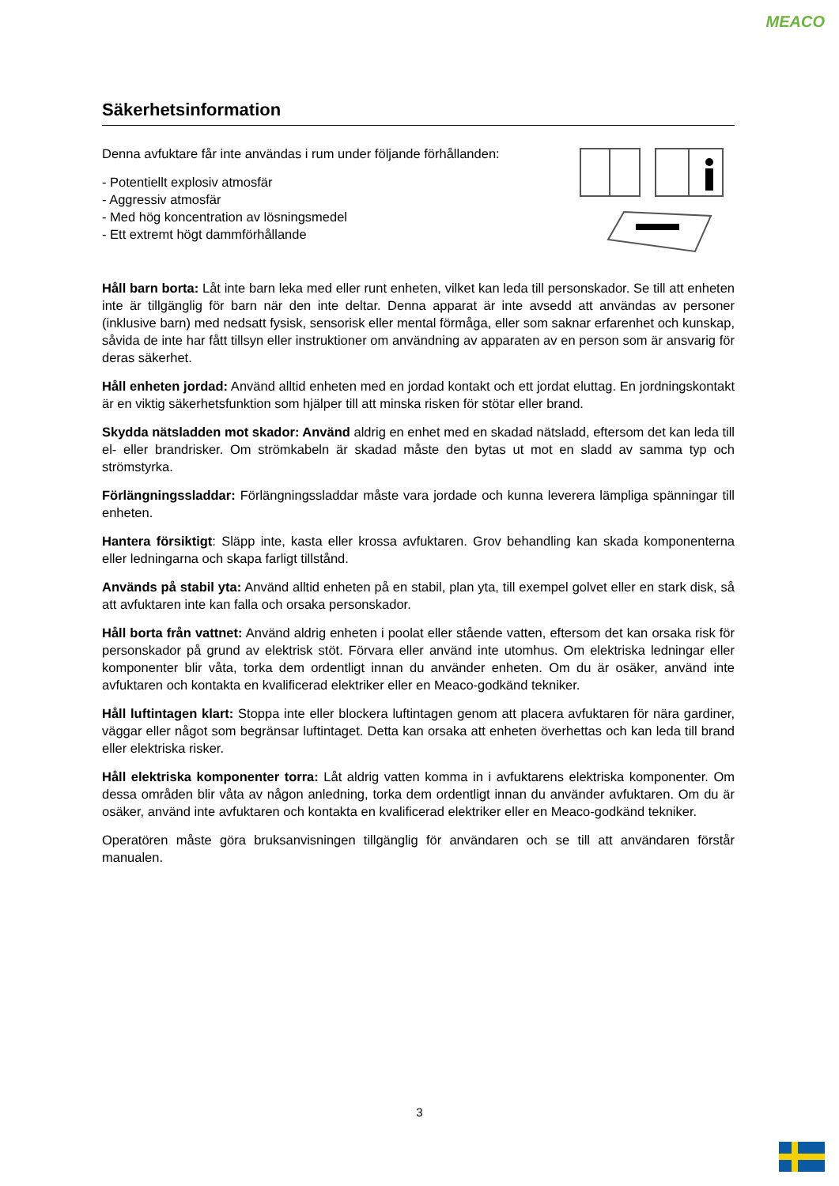MEACO
Säkerhetsinformation
Denna avfuktare får inte användas i rum under följande förhållanden:
- Potentiellt explosiv atmosfär
- Aggressiv atmosfär
- Med hög koncentration av lösningsmedel
- Ett extremt högt dammförhållande
Håll barn borta: Låt inte barn leka med eller runt enheten, vilket kan leda till personskador. Se till att enheten inte är tillgänglig för barn när den inte deltar. Denna apparat är inte avsedd att användas av personer (inklusive barn) med nedsatt fysisk, sensorisk eller mental förmåga, eller som saknar erfarenhet och kunskap, såvida de inte har fått tillsyn eller instruktioner om användning av apparaten av en person som är ansvarig för deras säkerhet.
Håll enheten jordad: Använd alltid enheten med en jordad kontakt och ett jordat eluttag. En jordningskontakt är en viktig säkerhetsfunktion som hjälper till att minska risken för stötar eller brand.
Skydda nätsladden mot skador: Använd aldrig en enhet med en skadad nätsladd, eftersom det kan leda till el- eller brandrisker. Om strömkabeln är skadad måste den bytas ut mot en sladd av samma typ och strömstyrka.
Förlängningssladdar: Förlängningssladdar måste vara jordade och kunna leverera lämpliga spänningar till enheten.
Hantera försiktigt: Släpp inte, kasta eller krossa avfuktaren. Grov behandling kan skada komponenterna eller ledningarna och skapa farligt tillstånd.
Används på stabil yta: Använd alltid enheten på en stabil, plan yta, till exempel golvet eller en stark disk, så att avfuktaren inte kan falla och orsaka personskador.
Håll borta från vattnet: Använd aldrig enheten i poolat eller stående vatten, eftersom det kan orsaka risk för personskador på grund av elektrisk stöt. Förvara eller använd inte utomhus. Om elektriska ledningar eller komponenter blir våta, torka dem ordentligt innan du använder enheten. Om du är osäker, använd inte avfuktaren och kontakta en kvalificerad elektriker eller en Meaco-godkänd tekniker.
Håll luftintagen klart: Stoppa inte eller blockera luftintagen genom att placera avfuktaren för nära gardiner, väggar eller något som begränsar luftintaget. Detta kan orsaka att enheten överhettas och kan leda till brand eller elektriska risker.
Håll elektriska komponenter torra: Låt aldrig vatten komma in i avfuktarens elektriska komponenter. Om dessa områden blir våta av någon anledning, torka dem ordentligt innan du använder avfuktaren. Om du är osäker, använd inte avfuktaren och kontakta en kvalificerad elektriker eller en Meaco-godkänd tekniker.
Operatören måste göra bruksanvisningen tillgänglig för användaren och se till att användaren förstår manualen.
3